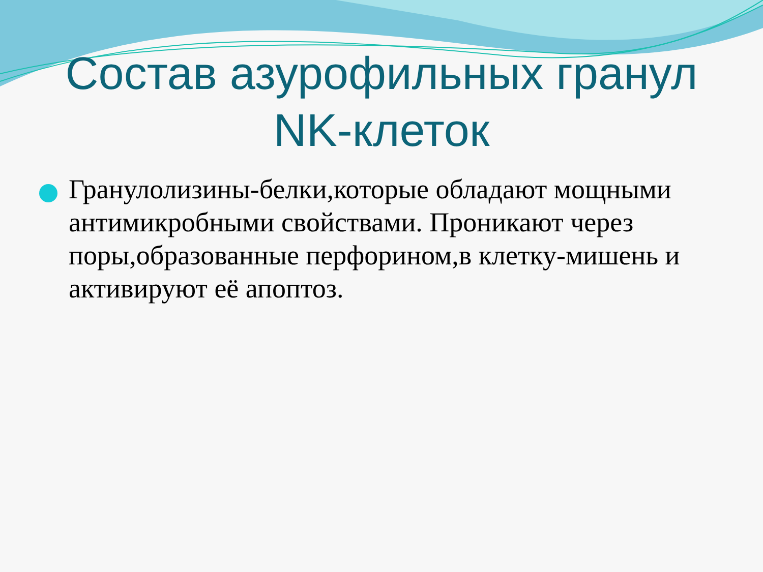Состав азурофильных гранул
NK-клеток
Гранулолизины-белки,которые обладают мощными антимикробными свойствами. Проникают через поры,образованные перфорином,в клетку-мишень и активируют её апоптоз.